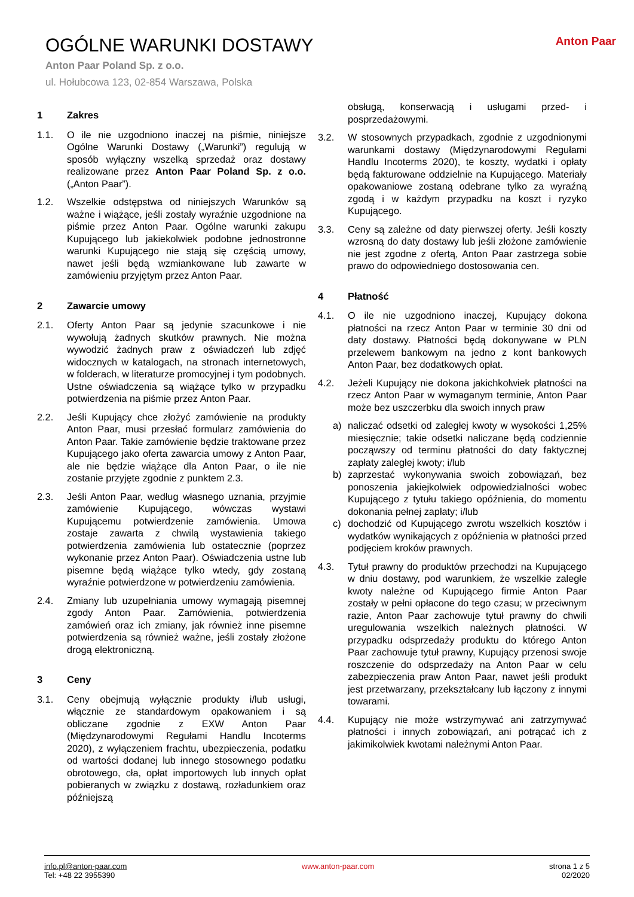OGÓLNE WARUNKI DOSTAWY
Anton Paar Poland Sp. z o.o.
ul. Hołubcowa 123, 02-854 Warszawa, Polska
Anton Paar
1 Zakres
1.1. O ile nie uzgodniono inaczej na piśmie, niniejsze Ogólne Warunki Dostawy („Warunki”) regulują w sposób wyłączny wszelką sprzedaż oraz dostawy realizowane przez Anton Paar Poland Sp. z o.o. („Anton Paar”).
1.2. Wszelkie odstępstwa od niniejszych Warunków są ważne i wiążące, jeśli zostały wyraźnie uzgodnione na piśmie przez Anton Paar. Ogólne warunki zakupu Kupującego lub jakiekolwiek podobne jednostronne warunki Kupującego nie stają się częścią umowy, nawet jeśli będą wzmiankowane lub zawarte w zamówieniu przyjętym przez Anton Paar.
2 Zawarcie umowy
2.1. Oferty Anton Paar są jedynie szacunkowe i nie wywołują żadnych skutków prawnych. Nie można wywodzić żadnych praw z oświadczeń lub zdjęć widocznych w katalogach, na stronach internetowych, w folderach, w literaturze promocyjnej i tym podobnych. Ustne oświadczenia są wiążące tylko w przypadku potwierdzenia na piśmie przez Anton Paar.
2.2. Jeśli Kupujący chce złożyć zamówienie na produkty Anton Paar, musi przesłać formularz zamówienia do Anton Paar. Takie zamówienie będzie traktowane przez Kupującego jako oferta zawarcia umowy z Anton Paar, ale nie będzie wiążące dla Anton Paar, o ile nie zostanie przyjęte zgodnie z punktem 2.3.
2.3. Jeśli Anton Paar, według własnego uznania, przyjmie zamówienie Kupującego, wówczas wystawi Kupującemu potwierdzenie zamówienia. Umowa zostaje zawarta z chwilą wystawienia takiego potwierdzenia zamówienia lub ostatecznie (poprzez wykonanie przez Anton Paar). Oświadczenia ustne lub pisemne będą wiążące tylko wtedy, gdy zostaną wyraźnie potwierdzone w potwierdzeniu zamówienia.
2.4. Zmiany lub uzupełniania umowy wymagają pisemnej zgody Anton Paar. Zamówienia, potwierdzenia zamówień oraz ich zmiany, jak również inne pisemne potwierdzenia są również ważne, jeśli zostały złożone drogą elektroniczną.
3 Ceny
3.1. Ceny obejmują wyłącznie produkty i/lub usługi, włącznie ze standardowym opakowaniem i są obliczane zgodnie z EXW Anton Paar (Międzynarodowymi Regułami Handlu Incoterms 2020), z wyłączeniem frachtu, ubezpieczenia, podatku od wartości dodanej lub innego stosownego podatku obrotowego, cła, opłat importowych lub innych opłat pobieranych w związku z dostawą, rozładunkiem oraz późniejszą
obsługą, konserwacją i usługami przed- i posprzedażowymi.
3.2. W stosownych przypadkach, zgodnie z uzgodnionymi warunkami dostawy (Międzynarodowymi Regułami Handlu Incoterms 2020), te koszty, wydatki i opłaty będą fakturowane oddzielnie na Kupującego. Materiały opakowaniowe zostaną odebrane tylko za wyraźną zgodą i w każdym przypadku na koszt i ryzyko Kupującego.
3.3. Ceny są zależne od daty pierwszej oferty. Jeśli koszty wzrosną do daty dostawy lub jeśli złożone zamówienie nie jest zgodne z ofertą, Anton Paar zastrzega sobie prawo do odpowiedniego dostosowania cen.
4 Płatność
4.1. O ile nie uzgodniono inaczej, Kupujący dokona płatności na rzecz Anton Paar w terminie 30 dni od daty dostawy. Płatności będą dokonywane w PLN przelewem bankowym na jedno z kont bankowych Anton Paar, bez dodatkowych opłat.
4.2. Jeżeli Kupujący nie dokona jakichkolwiek płatności na rzecz Anton Paar w wymaganym terminie, Anton Paar może bez uszczerbku dla swoich innych praw
a) naliczać odsetki od zaległej kwoty w wysokości 1,25% miesięcznie; takie odsetki naliczane będą codziennie począwszy od terminu płatności do daty faktycznej zapłaty zaległej kwoty; i/lub
b) zaprzestać wykonywania swoich zobowiązań, bez ponoszenia jakiejkolwiek odpowiedzialności wobec Kupującego z tytułu takiego opóźnienia, do momentu dokonania pełnej zapłaty; i/lub
c) dochodzić od Kupującego zwrotu wszelkich kosztów i wydatków wynikających z opóźnienia w płatności przed podjęciem kroków prawnych.
4.3. Tytuł prawny do produktów przechodzi na Kupującego w dniu dostawy, pod warunkiem, że wszelkie zaległe kwoty należne od Kupującego firmie Anton Paar zostały w pełni opłacone do tego czasu; w przeciwnym razie, Anton Paar zachowuje tytuł prawny do chwili uregulowania wszelkich należnych płatności. W przypadku odsprzedaży produktu do którego Anton Paar zachowuje tytuł prawny, Kupujący przenosi swoje roszczenie do odsprzedaży na Anton Paar w celu zabezpieczenia praw Anton Paar, nawet jeśli produkt jest przetwarzany, przekształcany lub łączony z innymi towarami.
4.4. Kupujący nie może wstrzymywać ani zatrzymywać płatności i innych zobowiązań, ani potrącać ich z jakimikolwiek kwotami należnymi Anton Paar.
info.pl@anton-paar.com
Tel: +48 22 3955390
www.anton-paar.com strona 1 z 5
02/2020